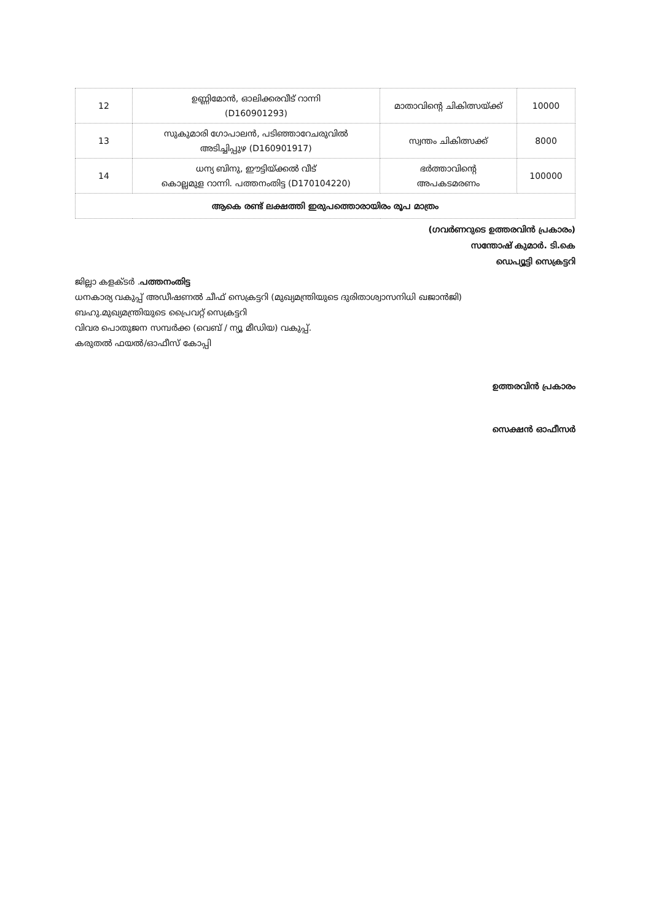| 12 | ഉണ്ണിമോൻ, ഓലിക്കരവീട് റാന്നി (D160901293) | മാതാവിന്റെ ചികിത്സയ്ക്ക് | 10000 |
| 13 | സുകുമാരി ഗോപാലൻ, പടിഞ്ഞാറേചരുവിൽ അടിച്ചിപ്പുഴ (D160901917) | സ്വന്തം ചികിത്സക്ക് | 8000 |
| 14 | ധന്യ ബിനു, ഈട്ടിയ്ക്കൽ വീട് കൊല്ലമുള റാന്നി. പത്തനംതിട്ട (D170104220) | ഭർത്താവിന്റെ അപകടമരണം | 100000 |
| ആകെ രണ്ട് ലക്ഷത്തി ഇരുപത്തൊരായിരം രൂപ മാത്രം | | | |
(ഗവർണറുടെ ഉത്തരവിൻ പ്രകാരം)
സന്തോഷ് കുമാർ. ടി.കെ
ഡെപ്യൂട്ടി സെക്രട്ടറി
ജില്ലാ കളക്ടർ .പത്തനംതിട്ട
ധനകാര്യ വകുപ്പ് അഡീഷണൽ ചീഫ് സെക്രട്ടറി (മുഖ്യമന്ത്രിയുടെ ദുരിതാശ്വാസനിധി ഖജാൻജി)
ബഹു.മുഖ്യമന്ത്രിയുടെ പ്രൈവറ്റ് സെക്രട്ടറി
വിവര പൊതുജന സമ്പർക്ക (വെബ് / ന്യൂ മീഡിയ) വകുപ്പ്.
കരുതൽ ഫയൽ/ഓഫീസ് കോപ്പി
ഉത്തരവിൻ പ്രകാരം
സെക്ഷൻ ഓഫീസർ